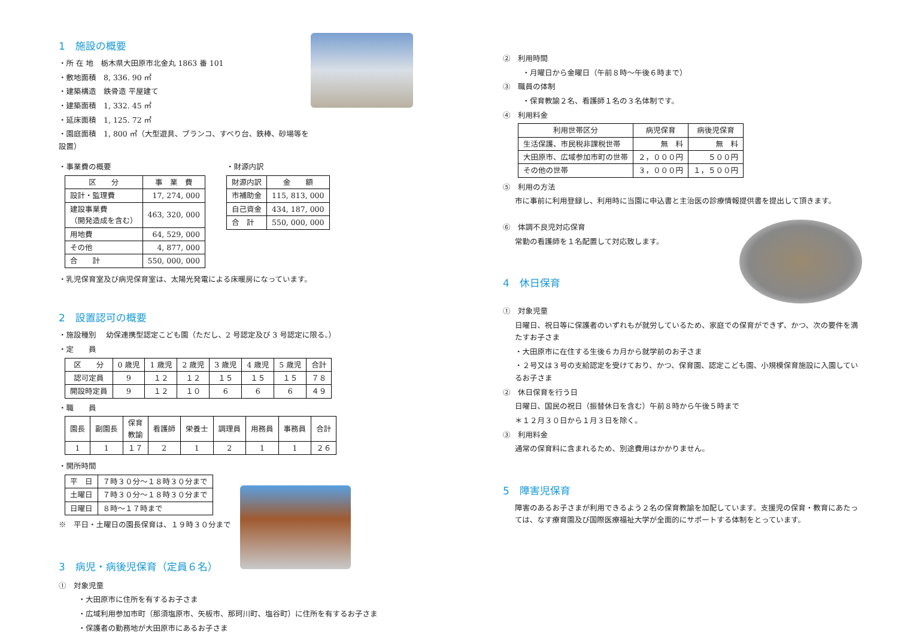1　施設の概要
・所 在 地　栃木県大田原市北金丸 1863 番 101
・敷地面積　8, 336. 90 ㎡
・建築構造　鉄骨造 平屋建て
・建築面積　1, 332. 45 ㎡
・延床面積　1, 125. 72 ㎡
・園庭面積　1, 800 ㎡（大型遊具、ブランコ、すべり台、鉄棒、砂場等を設置）
・事業費の概要
| 区 分 | 事 業 費 |
| --- | --- |
| 設計・監理費 | 17, 274, 000 |
| 建設事業費 （開発造成を含む） | 463, 320, 000 |
| 用地費 | 64, 529, 000 |
| その他 | 4, 877, 000 |
| 合 計 | 550, 000, 000 |
・財源内訳
| 財源内訳 | 金 額 |
| --- | --- |
| 市補助金 | 115, 813, 000 |
| 自己資金 | 434, 187, 000 |
| 合 計 | 550, 000, 000 |
・乳児保育室及び病児保育室は、太陽光発電による床暖房になっています。
2　設置認可の概要
・施設種別　 幼保連携型認定こども園（ただし、2 号認定及び 3 号認定に限る。）
・定　　員
| 区 分 | 0 歳児 | 1 歳児 | 2 歳児 | 3 歳児 | 4 歳児 | 5 歳児 | 合計 |
| --- | --- | --- | --- | --- | --- | --- | --- |
| 認可定員 | 9 | １２ | １２ | １５ | １５ | １５ | ７８ |
| 開設時定員 | 9 | １２ | １０ | 6 | 6 | 6 | ４９ |
・職　　員
| 園長 | 副園長 | 保育 教諭 | 看護師 | 栄養士 | 調理員 | 用務員 | 事務員 | 合計 |
| --- | --- | --- | --- | --- | --- | --- | --- | --- |
| 1 | 1 | １７ | 2 | 1 | 2 | 1 | 1 | ２６ |
・開所時間
| 平 日 | ７時３０分～１８時３０分まで |
| 土曜日 | ７時３０分～１８時３０分まで |
| 日曜日 | ８時～１７時まで |
※　平日・土曜日の園長保育は、１９時３０分まで
3　病児・病後児保育（定員６名）
①　対象児童
　・大田原市に住所を有するお子さま
　・広域利用参加市町（那須塩原市、矢板市、那珂川町、塩谷町）に住所を有するお子さま
　・保護者の勤務地が大田原市にあるお子さま
②　利用時間
　・月曜日から金曜日（午前８時～午後６時まで）
③　職員の体制
　・保育教諭２名、看護師１名の３名体制です。
④　利用料金
| 利用世帯区分 | 病児保育 | 病後児保育 |
| --- | --- | --- |
| 生活保護、市民税非課税世帯 | 無 料 | 無 料 |
| 大田原市、広域参加市町の世帯 | ２，０００円 | ５００円 |
| その他の世帯 | ３，０００円 | １，５００円 |
⑤　利用の方法
市に事前に利用登録し、利用時に当園に申込書と主治医の診療情報提供書を提出して頂きます。
⑥　体調不良児対応保育
常勤の看護師を１名配置して対応致します。
4　休日保育
①　対象児童
日曜日、祝日等に保護者のいずれもが就労しているため、家庭での保育ができず、かつ、次の要件を満たすお子さま
・大田原市に在住する生後６カ月から就学前のお子さま
・２号又は３号の支給認定を受けており、かつ、保育園、認定こども園、小規模保育施設に入園しているお子さま
②　休日保育を行う日
日曜日、国民の祝日（振替休日を含む）午前８時から午後５時まで
＊１２月３０日から１月３日を除く。
③　利用料金
通常の保育料に含まれるため、別途費用はかかりません。
5　障害児保育
障害のあるお子さまが利用できるよう２名の保育教諭を加配しています。支援児の保育・教育にあたっては、なす療育園及び国際医療福祉大学が全面的にサポートする体制をとっています。